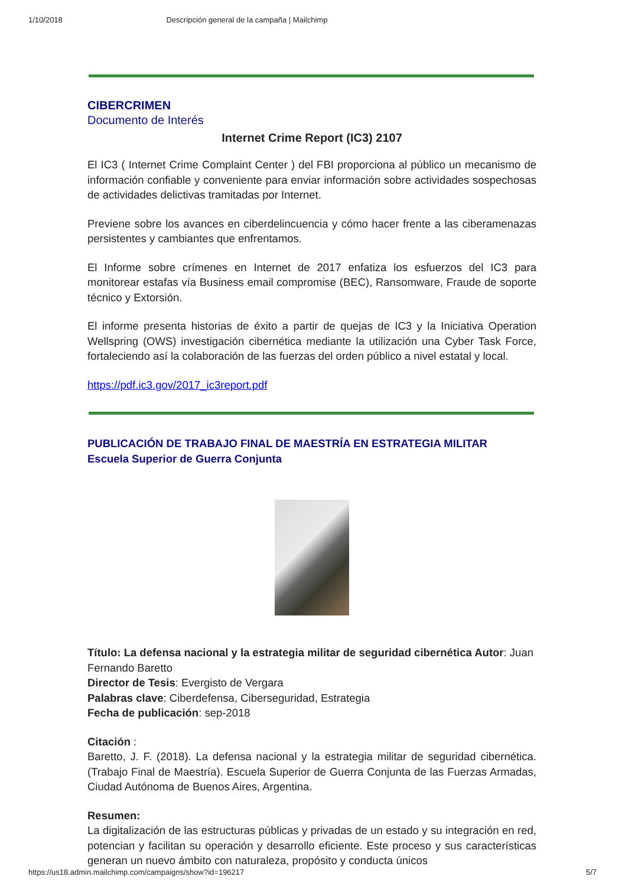1/10/2018 Descripción general de la campaña | Mailchimp
CIBERCRIMEN
Documento de Interés
Internet Crime Report (IC3) 2107
El IC3 ( Internet Crime Complaint Center ) del FBI proporciona al público un mecanismo de información confiable y conveniente para enviar información sobre actividades sospechosas de actividades delictivas tramitadas por Internet.
Previene sobre los avances en ciberdelincuencia y cómo hacer frente a las ciberamenazas persistentes y cambiantes que enfrentamos.
El Informe sobre crímenes en Internet de 2017 enfatiza los esfuerzos del IC3 para monitorear estafas vía Business email compromise (BEC), Ransomware, Fraude de soporte técnico y Extorsión.
El informe presenta historias de éxito a partir de quejas de IC3 y la Iniciativa Operation Wellspring (OWS) investigación cibernética mediante la utilización una Cyber Task Force, fortaleciendo así la colaboración de las fuerzas del orden público a nivel estatal y local.
https://pdf.ic3.gov/2017_ic3report.pdf
PUBLICACIÓN DE TRABAJO FINAL DE MAESTRÍA EN ESTRATEGIA MILITAR
Escuela Superior de Guerra Conjunta
Título: La defensa nacional y la estrategia militar de seguridad cibernética Autor: Juan Fernando Baretto
Director de Tesis: Evergisto de Vergara
Palabras clave: Ciberdefensa, Ciberseguridad, Estrategia
Fecha de publicación: sep-2018
Citación :
Baretto, J. F. (2018). La defensa nacional y la estrategia militar de seguridad cibernética. (Trabajo Final de Maestría). Escuela Superior de Guerra Conjunta de las Fuerzas Armadas, Ciudad Autónoma de Buenos Aires, Argentina.
Resumen:
La digitalización de las estructuras públicas y privadas de un estado y su integración en red, potencian y facilitan su operación y desarrollo eficiente. Este proceso y sus características generan un nuevo ámbito con naturaleza, propósito y conducta únicos
https://us18.admin.mailchimp.com/campaigns/show?id=196217 5/7